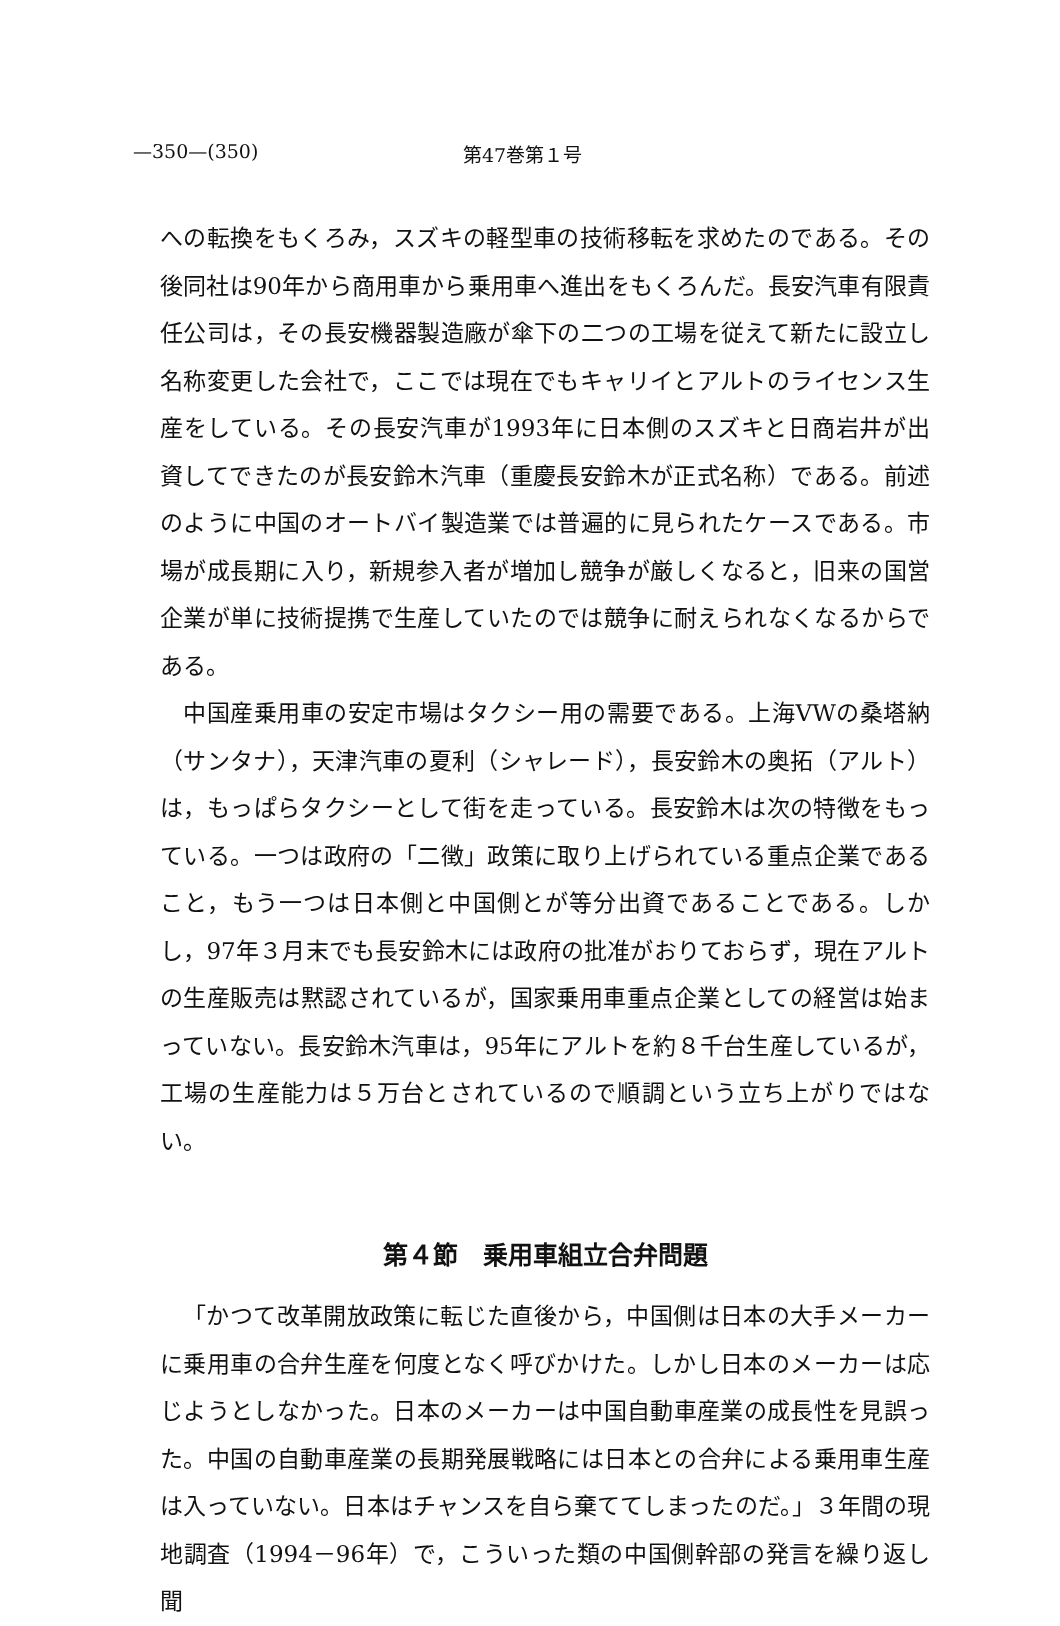—350—(350) 第47巻第１号
への転換をもくろみ，スズキの軽型車の技術移転を求めたのである。その後同社は90年から商用車から乗用車へ進出をもくろんだ。長安汽車有限責任公司は，その長安機器製造廠が傘下の二つの工場を従えて新たに設立し名称変更した会社で，ここでは現在でもキャリイとアルトのライセンス生産をしている。その長安汽車が1993年に日本側のスズキと日商岩井が出資してできたのが長安鈴木汽車（重慶長安鈴木が正式名称）である。前述のように中国のオートバイ製造業では普遍的に見られたケースである。市場が成長期に入り，新規参入者が増加し競争が厳しくなると，旧来の国営企業が単に技術提携で生産していたのでは競争に耐えられなくなるからである。
中国産乗用車の安定市場はタクシー用の需要である。上海VWの桑塔納（サンタナ），天津汽車の夏利（シャレード），長安鈴木の奥拓（アルト）は，もっぱらタクシーとして街を走っている。長安鈴木は次の特徴をもっている。一つは政府の「二徴」政策に取り上げられている重点企業であること，もう一つは日本側と中国側とが等分出資であることである。しかし，97年３月末でも長安鈴木には政府の批准がおりておらず，現在アルトの生産販売は黙認されているが，国家乗用車重点企業としての経営は始まっていない。長安鈴木汽車は，95年にアルトを約８千台生産しているが，工場の生産能力は５万台とされているので順調という立ち上がりではない。
第４節　乗用車組立合弁問題
「かつて改革開放政策に転じた直後から，中国側は日本の大手メーカーに乗用車の合弁生産を何度となく呼びかけた。しかし日本のメーカーは応じようとしなかった。日本のメーカーは中国自動車産業の成長性を見誤った。中国の自動車産業の長期発展戦略には日本との合弁による乗用車生産は入っていない。日本はチャンスを自ら棄ててしまったのだ。」３年間の現地調査（1994－96年）で，こういった類の中国側幹部の発言を繰り返し聞